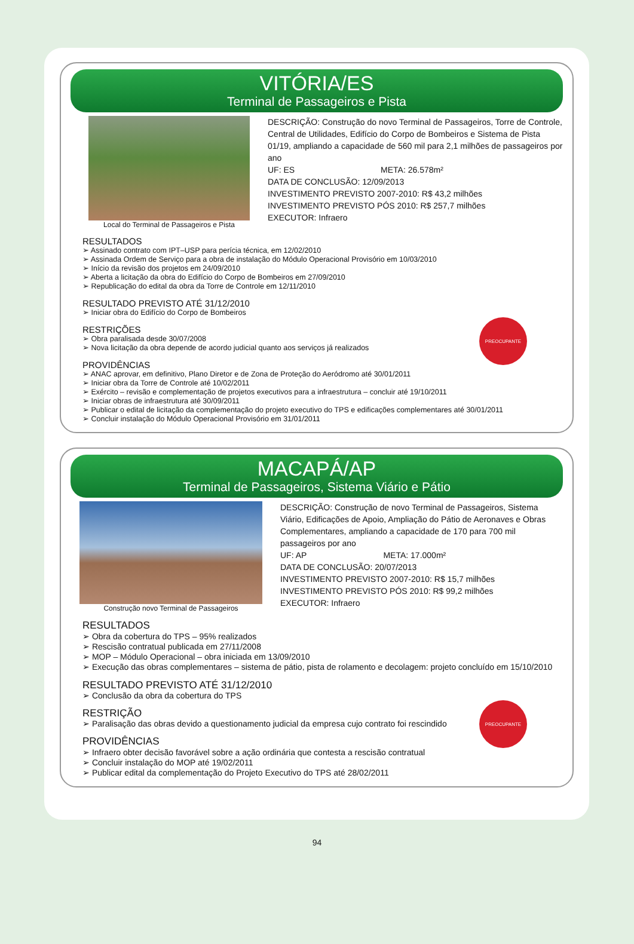VITÓRIA/ES
Terminal de Passageiros e Pista
Local do Terminal de Passageiros e Pista
DESCRIÇÃO: Construção do novo Terminal de Passageiros, Torre de Controle, Central de Utilidades, Edifício do Corpo de Bombeiros e Sistema de Pista 01/19, ampliando a capacidade de 560 mil para 2,1 milhões de passageiros por ano
UF: ES META: 26.578m²
DATA DE CONCLUSÃO: 12/09/2013
INVESTIMENTO PREVISTO 2007-2010: R$ 43,2 milhões
INVESTIMENTO PREVISTO PÓS 2010: R$ 257,7 milhões
EXECUTOR: Infraero
RESULTADOS
➢ Assinado contrato com IPT–USP para perícia técnica, em 12/02/2010
➢ Assinada Ordem de Serviço para a obra de instalação do Módulo Operacional Provisório em 10/03/2010
➢ Início da revisão dos projetos em 24/09/2010
➢ Aberta a licitação da obra do Edifício do Corpo de Bombeiros em 27/09/2010
➢ Republicação do edital da obra da Torre de Controle em 12/11/2010
RESULTADO PREVISTO ATÉ 31/12/2010
➢ Iniciar obra do Edifício do Corpo de Bombeiros
PREOCUPANTE
RESTRIÇÕES
➢ Obra paralisada desde 30/07/2008
➢ Nova licitação da obra depende de acordo judicial quanto aos serviços já realizados
PROVIDÊNCIAS
➢ ANAC aprovar, em definitivo, Plano Diretor e de Zona de Proteção do Aeródromo até 30/01/2011
➢ Iniciar obra da Torre de Controle até 10/02/2011
➢ Exército – revisão e complementação de projetos executivos para a infraestrutura – concluir até 19/10/2011
➢ Iniciar obras de infraestrutura até 30/09/2011
➢ Publicar o edital de licitação da complementação do projeto executivo do TPS e edificações complementares até 30/01/2011
➢ Concluir instalação do Módulo Operacional Provisório em 31/01/2011
MACAPÁ/AP
Terminal de Passageiros, Sistema Viário e Pátio
Construção novo Terminal de Passageiros
DESCRIÇÃO: Construção de novo Terminal de Passageiros, Sistema Viário, Edificações de Apoio, Ampliação do Pátio de Aeronaves e Obras Complementares, ampliando a capacidade de 170 para 700 mil passageiros por ano
UF: AP META: 17.000m²
DATA DE CONCLUSÃO: 20/07/2013
INVESTIMENTO PREVISTO 2007-2010: R$ 15,7 milhões
INVESTIMENTO PREVISTO PÓS 2010: R$ 99,2 milhões
EXECUTOR: Infraero
RESULTADOS
➢ Obra da cobertura do TPS – 95% realizados
➢ Rescisão contratual publicada em 27/11/2008
➢ MOP – Módulo Operacional – obra iniciada em 13/09/2010
➢ Execução das obras complementares – sistema de pátio, pista de rolamento e decolagem: projeto concluído em 15/10/2010
RESULTADO PREVISTO ATÉ 31/12/2010
➢ Conclusão da obra da cobertura do TPS
PREOCUPANTE
RESTRIÇÃO
➢ Paralisação das obras devido a questionamento judicial da empresa cujo contrato foi rescindido
PROVIDÊNCIAS
➢ Infraero obter decisão favorável sobre a ação ordinária que contesta a rescisão contratual
➢ Concluir instalação do MOP até 19/02/2011
➢ Publicar edital da complementação do Projeto Executivo do TPS até 28/02/2011
94